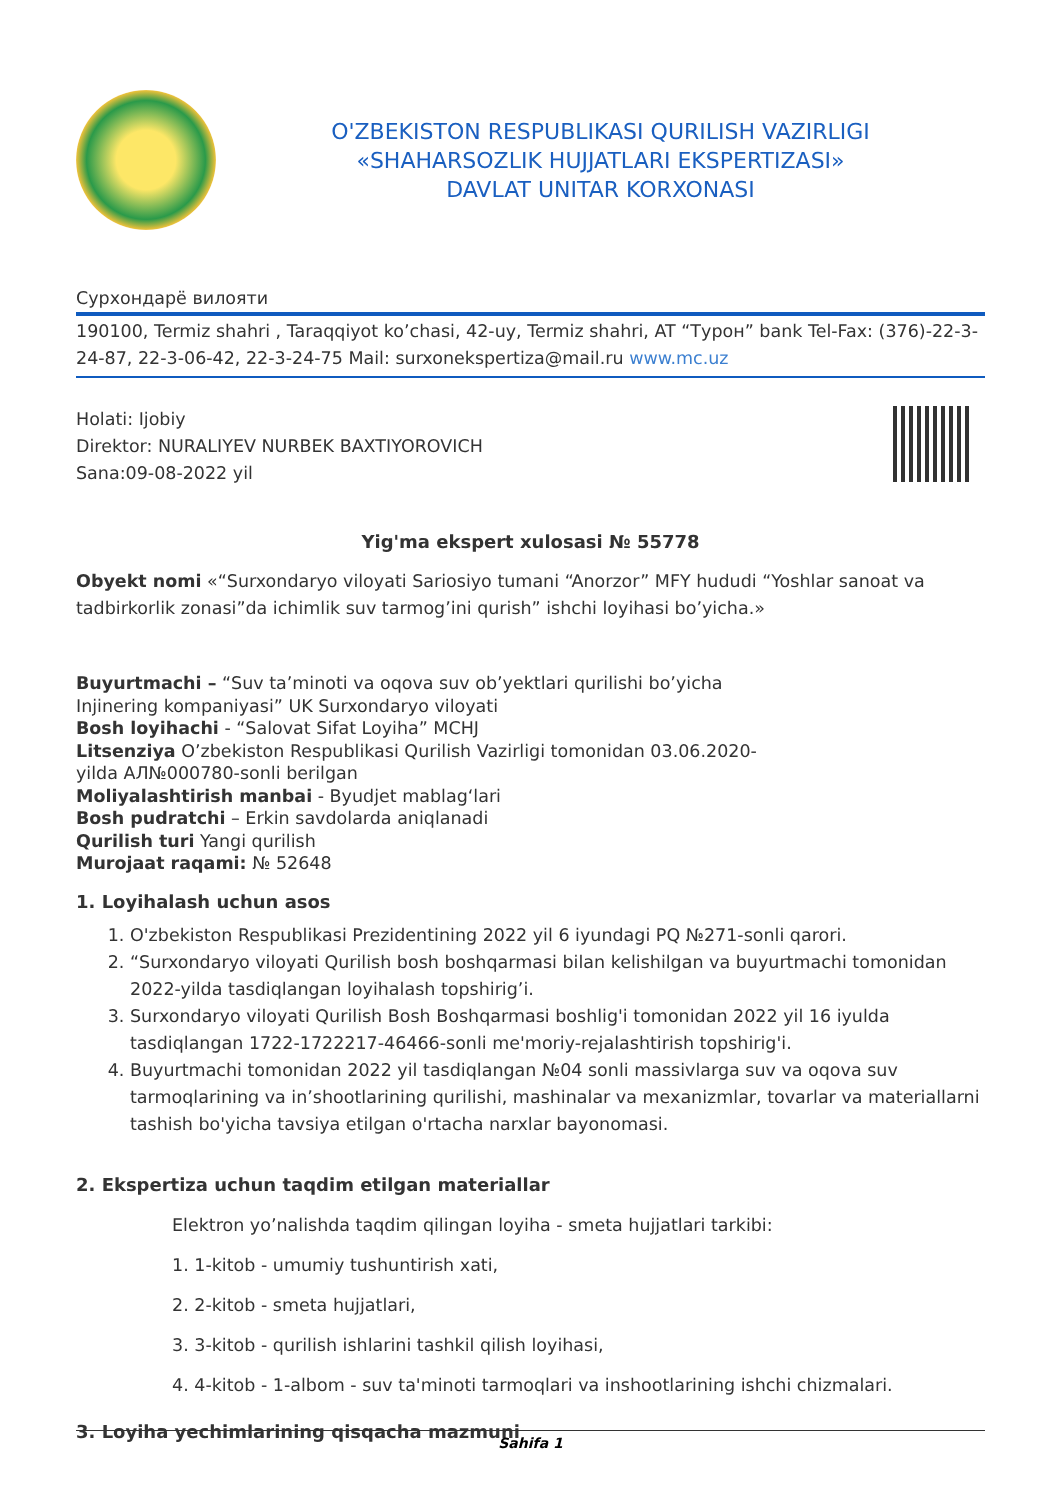O'ZBEKISTON RESPUBLIKASI QURILISH VAZIRLIGI
«SHAHARSOZLIK HUJJATLARI EKSPERTIZASI»
DAVLAT UNITAR KORXONASI
Сурхондарё вилояти
190100, Termiz shahri , Taraqqiyot ko’chasi, 42-uy, Termiz shahri, AT “Турон” bank Tel-Fax: (376)-22-3-24-87, 22-3-06-42, 22-3-24-75 Mail: surxonekspertiza@mail.ru www.mc.uz
Holati: Ijobiy
Direktor: NURALIYEV NURBEK BAXTIYOROVICH
Sana:09-08-2022 yil
Yig'ma ekspert xulosasi № 55778
Obyekt nomi «“Surxondaryo viloyati Sariosiyo tumani “Anorzor” MFY hududi “Yoshlar sanoat va tadbirkorlik zonasi”da ichimlik suv tarmog’ini qurish” ishchi loyihasi bo’yicha.»
Buyurtmachi – “Suv ta’minoti va oqova suv ob’yektlari qurilishi bo’yicha
Injinering kompaniyasi” UK Surxondaryo viloyati
Bosh loyihachi - “Salovat Sifat Loyiha” MCHJ
Litsenziya O’zbekiston Respublikasi Qurilish Vazirligi tomonidan 03.06.2020-
yilda АЛ№000780-sonli berilgan
Moliyalashtirish manbai - Byudjet mablag‘lari
Bosh pudratchi – Erkin savdolarda aniqlanadi
Qurilish turi Yangi qurilish
Murojaat raqami: № 52648
1. Loyihalash uchun asos
1. O'zbekiston Respublikasi Prezidentining 2022 yil 6 iyundagi PQ №271-sonli qarori.
2. “Surxondaryo viloyati Qurilish bosh boshqarmasi bilan kelishilgan va buyurtmachi tomonidan 2022-yilda tasdiqlangan loyihalash topshirig’i.
3. Surxondaryo viloyati Qurilish Bosh Boshqarmasi boshlig'i tomonidan 2022 yil 16 iyulda tasdiqlangan 1722-1722217-46466-sonli me'moriy-rejalashtirish topshirig'i.
4. Buyurtmachi tomonidan 2022 yil tasdiqlangan №04 sonli massivlarga suv va oqova suv tarmoqlarining va in’shootlarining qurilishi, mashinalar va mexanizmlar, tovarlar va materiallarni tashish bo'yicha tavsiya etilgan o'rtacha narxlar bayonomasi.
2. Ekspertiza uchun taqdim etilgan materiallar
Elektron yo’nalishda taqdim qilingan loyiha - smeta hujjatlari tarkibi:
1. 1-kitob - umumiy tushuntirish xati,
2. 2-kitob - smeta hujjatlari,
3. 3-kitob - qurilish ishlarini tashkil qilish loyihasi,
4. 4-kitob - 1-albom - suv ta'minoti tarmoqlari va inshootlarining ishchi chizmalari.
3. Loyiha yechimlarining qisqacha mazmuni
Sahifa 1